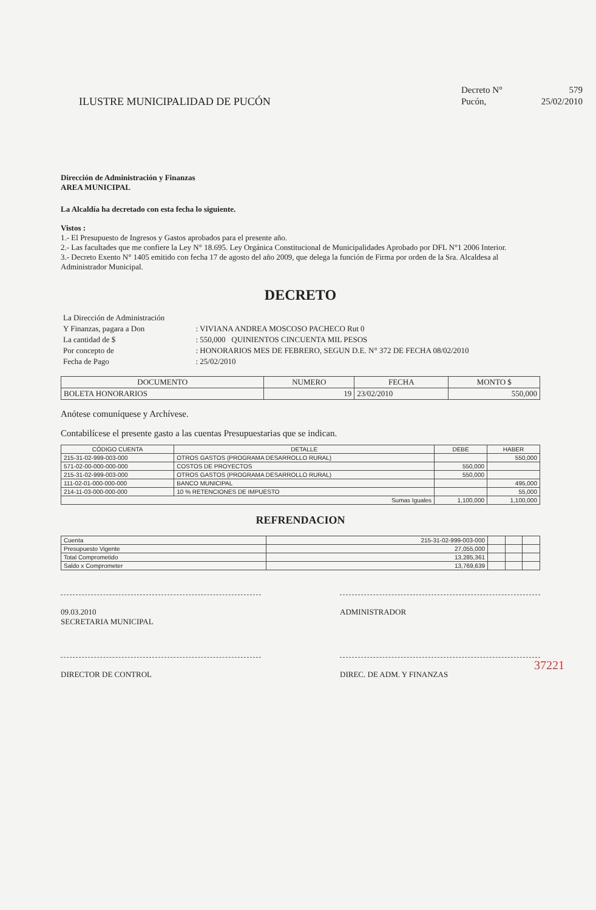ILUSTRE MUNICIPALIDAD DE PUCÓN
| Decreto N° | 579 |
| Pucón, | 25/02/2010 |
Dirección de Administración y Finanzas
AREA MUNICIPAL
La Alcaldía ha decretado con esta fecha lo siguiente.
Vistos :
1.- El Presupuesto de Ingresos y Gastos aprobados para el presente año.
2.- Las facultades que me confiere la Ley N° 18.695. Ley Orgánica Constitucional de Municipalidades Aprobado por DFL N°1 2006 Interior.
3.- Decreto Exento N° 1405 emitido con fecha 17 de agosto del año 2009, que delega la función de Firma por orden de la Sra. Alcaldesa al Administrador Municipal.
DECRETO
| La Dirección de Administración | |
| Y Finanzas, pagara a Don | : VIVIANA ANDREA MOSCOSO PACHECO Rut 0 |
| La cantidad de $ | : 550,000 QUINIENTOS CINCUENTA MIL PESOS |
| Por concepto de | : HONORARIOS MES DE FEBRERO, SEGUN D.E. N° 372 DE FECHA 08/02/2010 |
| Fecha de Pago | : 25/02/2010 |
| DOCUMENTO | NUMERO | FECHA | MONTO $ |
| --- | --- | --- | --- |
| BOLETA HONORARIOS | 19 | 23/02/2010 | 550,000 |
Anótese comuníquese y Archívese.
Contabilícese el presente gasto a las cuentas Presupuestarias que se indican.
| CÓDIGO CUENTA | DETALLE | DEBE | HABER |
| --- | --- | --- | --- |
| 215-31-02-999-003-000 | OTROS GASTOS (PROGRAMA DESARROLLO RURAL) | | 550,000 |
| 571-02-00-000-000-000 | COSTOS DE PROYECTOS | 550,000 | |
| 215-31-02-999-003-000 | OTROS GASTOS (PROGRAMA DESARROLLO RURAL) | 550,000 | |
| 111-02-01-000-000-000 | BANCO MUNICIPAL | | 495,000 |
| 214-11-03-000-000-000 | 10 % RETENCIONES DE IMPUESTO | | 55,000 |
| Sumas Iguales | | 1,100,000 | 1,100,000 |
REFRENDACION
| Cuenta | 215-31-02-999-003-000 | | | |
| Presupuesto Vigente | 27,055,000 | | | |
| Total Comprometido | 13,285,361 | | | |
| Saldo x Comprometer | 13,769,639 | | | |
09.03.2010
SECRETARIA MUNICIPAL
ADMINISTRADOR
DIRECTOR DE CONTROL DIREC. DE ADM. Y FINANZAS
37221